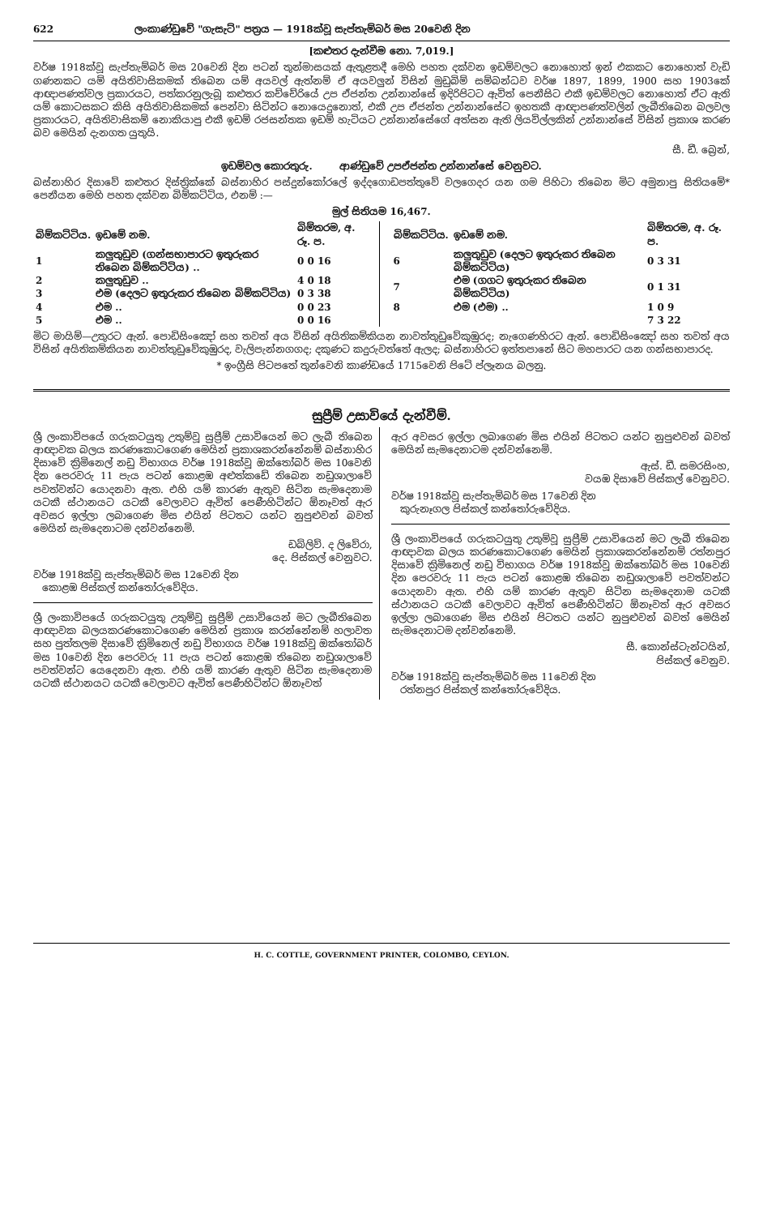622 ලංකාණ්ඩුවේ "ගැසැට්" පත්‍රය — 1918ක්වූ සැප්තැම්බර් මස 20වෙනි දින
[කළුතර දැන්වීම නො. 7,019.]
වර්ෂ 1918ක්වූ සැප්තැම්බර් මස 20වෙනි දින පටන් තුන්මාසයක් ඇතුළතදී මෙහි පහත දක්වන ඉඩම්වලට නොහොත් ඉන් එකකට නොහොත් වැඩි ගණනකට යම් අයිතිවාසිකමක් තිබෙන යම් අයවල් ඇත්නම් ඒ අයවලුන් විසින් මුඩුබිම් සම්බන්ධව වර්ෂ 1897, 1899, 1900 සහ 1903කේ ආඥාපණත්වල ප්‍රකාරයට, පත්කරනුලැබූ කළුතර කච්චේරියේ උප ඒජන්ත උන්නාන්සේ ඉදිරිපිටට ඇවිත් පෙනීසිට එකී ඉඩම්වලට නොහොත් ඒට ඇති යම් කොටසකට කිසි අයිතිවාසිකමක් පෙන්වා සිටින්ට නොයෙදුනොත්, එකී උප ඒජන්ත උන්නාන්සේට ඉහතකී ආඥාපණත්වලින් ලැබීතිබෙන බලවල ප්‍රකාරයට, අයිතිවාසිකම් නොකියාපු එකී ඉඩම් රජසන්තක ඉඩම් හැටියට උන්නාන්සේගේ අත්සන ඇති ලියවිල්ලකින් උන්නාන්සේ විසින් ප්‍රකාශ කරණ බව මෙයින් දැනගත යුතුයි.
සී. ඩී. බ්‍රෙන්,
ඉඩම්වල කොරතුරු. ආණ්ඩුවේ උපඒජන්ත උන්නාන්සේ වෙනුවට.
බස්නාහිර දිසාවේ කළුතර දිස්ත්‍රික්කේ බස්නාහිර පස්දුන්කෝරලේ ඉද්දගොඩපත්තුවේ වලගෙදර යන ගම පිහිටා තිබෙන මිට අමුනාපු සිතියමේ* පෙනීයන මෙහි පහත දක්වන බිම්කට්ටිය, එනම් :—
මුල් සිතියම 16,467.
| බිම්කට්ටිය. | ඉඩමේ නම. | බිම්තරම, අ. රූ. ප. |
| --- | --- | --- |
| 1 | කලුතුඩුව (ගන්සභාපාරට ඉතුරුකර තිබෙන බිම්කට්ටිය) .. | 0 0 16 |
| 2 | කලුතුඩුව .. | 4 0 18 |
| 3 | එම (දෙලට ඉතුරුකර තිබෙන බිම්කට්ටිය) | 0 3 38 |
| 4 | එම .. | 0 0 23 |
| 5 | එම .. | 0 0 16 |
| බිම්කට්ටිය. | ඉඩමේ නම. | බිම්තරම, අ. රූ. ප. |
| --- | --- | --- |
| 6 | කලුතුඩුව (දෙලට ඉතුරුකර තිබෙන බිම්කට්ටිය) | 0 3 31 |
| 7 | එම (ගගට ඉතුරුකර තිබෙන බිම්කට්ටිය) | 0 1 31 |
| 8 | එම (එම) .. | 1 0 9 |
| | | 7 3 22 |
මිට මායිම්—උතුරට ඇන්. පොඩිසිංඤෝ සහ තවත් අය විසින් අයිතිකම්කියන නාවත්තුඩුවේකුඹුරද; නැගෙණහිරට ඇන්. පොඩිසිංඤෝ සහ තවත් අය විසින් අයිතිකම්කියන නාවත්තුඩුවේකුඹුරද, වැලිපැන්නගගද; දකුණට කදුරුවත්තේ ඇලද; බස්නාහිරට ඉත්තපානේ සිට මහපාරට යන ගන්සභාපාරද.
* ඉංග්‍රීසි පිටපතේ තුන්වෙනි කාණ්ඩයේ 1715වෙනි පිටේ ප්ලෑනය බලනු.
සුප්‍රීම් උසාවියේ දැන්වීම්.
ශ්‍රී ලංකාවිපයේ ගරුකටයුතු උතුම්වූ සුප්‍රීම් උසාවියෙන් මට ලැබී තිබෙන ආඥාවක බලය කරණකොටගෙණ මෙයින් ප්‍රකාශකරන්නේනම් බස්නාහිර දිසාවේ ක්‍රිමිනෙල් නඩු විභාගය වර්ෂ 1918ක්වූ ඔක්තෝබර් මස 10වෙනි දින පෙරවරු 11 පැය පටන් කොළඹ අළුත්කඩේ තිබෙන නඩුශාලාවේ පවත්වන්ට යොදනවා ඇත. එහි යම් කාරණ ඇතුව සිටින සැමදෙනාම යටකී ස්ථානයට යටකී වෙලාවට ඇවිත් පෙණීහිටින්ට ඕනෑවත් ඇර අවසර ඉල්ලා ලබාගෙණ මිස එයින් පිටතට යන්ට නුපුළුවන් බවත් මෙයින් සැමදෙනාටම දන්වන්නෙමි.
ඩබ්ලිව්. ද ලිවේරා,
දෙ. පිස්කල් වෙනුවට.
වර්ෂ 1918ක්වූ සැප්තැම්බර් මස 12වෙනි දින
කොළඹ පිස්කල් කන්තෝරුවේදිය.
ශ්‍රී ලංකාවිපයේ ගරුකටයුතු උතුම්වූ සුප්‍රීම් උසාවියෙන් මට ලැබීතිබෙන ආඥාවක බලයකරණකොටගෙණ මෙයින් ප්‍රකාශ කරන්නේනම් හලාවත සහ පුත්තලම දිසාවේ ක්‍රිමිනෙල් නඩු විභාගය වර්ෂ 1918ක්වූ ඔක්තෝබර් මස 10වෙනි දින පෙරවරු 11 පැය පටන් කොළඹ තිබෙන නඩුශාලාවේ පවත්වන්ට යෙදෙනවා ඇත. එහි යම් කාරණ ඇතුව සිටින සැමදෙනාම යටකී ස්ථානයට යටකී වෙලාවට ඇවිත් පෙණීහිටින්ට ඕනෑවත්
ඇර අවසර ඉල්ලා ලබාගෙණ මිස එයින් පිටතට යන්ට නුපුළුවන් බවත් මෙයින් සැමදෙනාටම දන්වන්නෙමි.
ඇස්. ඩී. සමරසිංහ,
වයඹ දිසාවේ පිස්කල් වෙනුවට.
වර්ෂ 1918ක්වූ සැප්තැම්බර් මස 17වෙනි දින
කුරුනෑගල පිස්කල් කන්තෝරුවේදිය.
ශ්‍රී ලංකාවිපයේ ගරුකටයුතු උතුම්වූ සුප්‍රීම් උසාවියෙන් මට ලැබී තිබෙන ආඥාවක බලය කරණකොටගෙණ මෙයින් ප්‍රකාශකරන්නේනම් රත්නපුර දිසාවේ ක්‍රිමිනෙල් නඩු විභාගය වර්ෂ 1918ක්වූ ඔක්තෝබර් මස 10වෙනි දින පෙරවරු 11 පැය පටන් කොළඹ තිබෙන නඩුශාලාවේ පවත්වන්ට යොදනවා ඇත. එහි යම් කාරණ ඇතුව සිටින සැමදෙනාම යටකී ස්ථානයට යටකී වෙලාවට ඇවිත් පෙණීහිටින්ට ඕනෑවත් ඇර අවසර ඉල්ලා ලබාගෙණ මිස එයින් පිටතට යන්ට නුපුළුවන් බවත් මෙයින් සැමදෙනාටම දන්වන්නෙමි.
සී. කොන්ස්ටැන්ටයින්,
පිස්කල් වෙනුව.
වර්ෂ 1918ක්වූ සැප්තැම්බර් මස 11වෙනි දින
රත්නපුර පිස්කල් කන්තෝරුවේදිය.
H. C. COTTLE, GOVERNMENT PRINTER, COLOMBO, CEYLON.